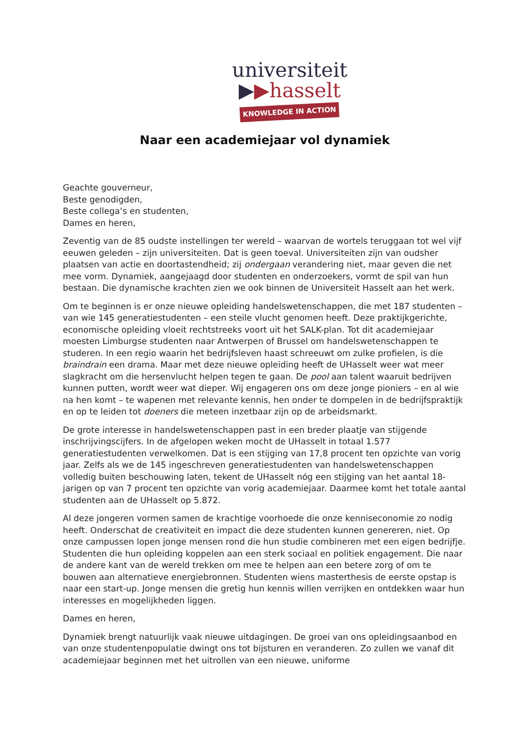universiteit
▶▶hasselt
KNOWLEDGE IN ACTION
Naar een academiejaar vol dynamiek
Geachte gouverneur,
Beste genodigden,
Beste collega’s en studenten,
Dames en heren,
Zeventig van de 85 oudste instellingen ter wereld – waarvan de wortels teruggaan tot wel vijf eeuwen geleden – zijn universiteiten. Dat is geen toeval. Universiteiten zijn van oudsher plaatsen van actie en doortastendheid; zij ondergaan verandering niet, maar geven die net mee vorm. Dynamiek, aangejaagd door studenten en onderzoekers, vormt de spil van hun bestaan. Die dynamische krachten zien we ook binnen de Universiteit Hasselt aan het werk.
Om te beginnen is er onze nieuwe opleiding handelswetenschappen, die met 187 studenten – van wie 145 generatiestudenten – een steile vlucht genomen heeft. Deze praktijkgerichte, economische opleiding vloeit rechtstreeks voort uit het SALK-plan. Tot dit academiejaar moesten Limburgse studenten naar Antwerpen of Brussel om handelswetenschappen te studeren. In een regio waarin het bedrijfsleven haast schreeuwt om zulke profielen, is die braindrain een drama. Maar met deze nieuwe opleiding heeft de UHasselt weer wat meer slagkracht om die hersenvlucht helpen tegen te gaan. De pool aan talent waaruit bedrijven kunnen putten, wordt weer wat dieper. Wij engageren ons om deze jonge pioniers – en al wie na hen komt – te wapenen met relevante kennis, hen onder te dompelen in de bedrijfspraktijk en op te leiden tot doeners die meteen inzetbaar zijn op de arbeidsmarkt.
De grote interesse in handelswetenschappen past in een breder plaatje van stijgende inschrijvingscijfers. In de afgelopen weken mocht de UHasselt in totaal 1.577 generatiestudenten verwelkomen. Dat is een stijging van 17,8 procent ten opzichte van vorig jaar. Zelfs als we de 145 ingeschreven generatiestudenten van handelswetenschappen volledig buiten beschouwing laten, tekent de UHasselt nóg een stijging van het aantal 18-jarigen op van 7 procent ten opzichte van vorig academiejaar. Daarmee komt het totale aantal studenten aan de UHasselt op 5.872.
Al deze jongeren vormen samen de krachtige voorhoede die onze kenniseconomie zo nodig heeft. Onderschat de creativiteit en impact die deze studenten kunnen genereren, niet. Op onze campussen lopen jonge mensen rond die hun studie combineren met een eigen bedrijfje. Studenten die hun opleiding koppelen aan een sterk sociaal en politiek engagement. Die naar de andere kant van de wereld trekken om mee te helpen aan een betere zorg of om te bouwen aan alternatieve energiebronnen. Studenten wiens masterthesis de eerste opstap is naar een start-up. Jonge mensen die gretig hun kennis willen verrijken en ontdekken waar hun interesses en mogelijkheden liggen.
Dames en heren,
Dynamiek brengt natuurlijk vaak nieuwe uitdagingen. De groei van ons opleidingsaanbod en van onze studentenpopulatie dwingt ons tot bijsturen en veranderen. Zo zullen we vanaf dit academiejaar beginnen met het uitrollen van een nieuwe, uniforme